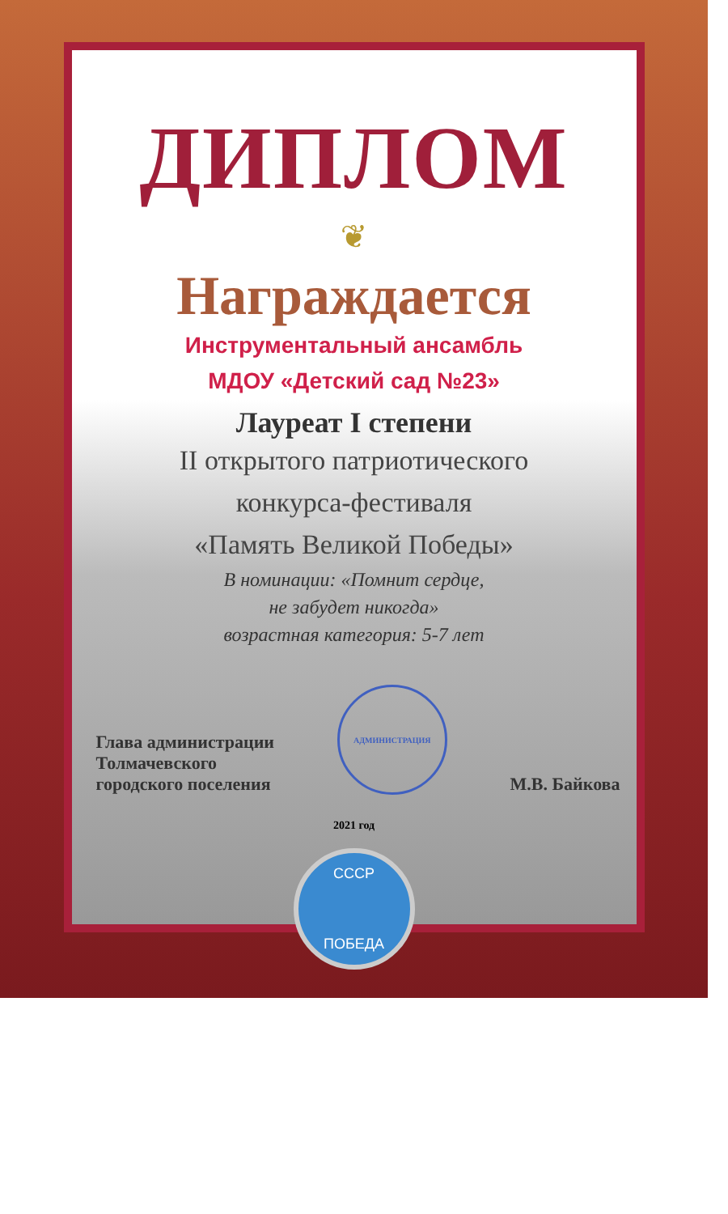ДИПЛОМ
❦
Награждается
Инструментальный ансамбль
МДОУ «Детский сад №23»
Лауреат I степени
II открытого патриотического
конкурса-фестиваля
«Память Великой Победы»
В номинации: «Помнит сердце,
не забудет никогда»
возрастная категория: 5-7 лет
Глава администрации
Толмачевского
городского поселения
АДМИНИСТРАЦИЯ
М.В. Байкова
2021 год
СССР
ПОБЕДА